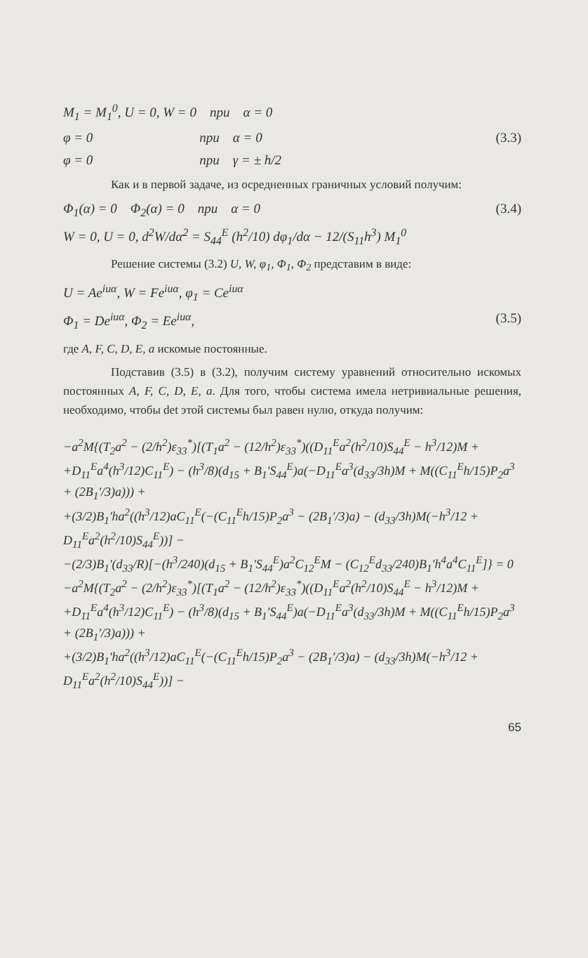M<sub>1</sub> = M<sub>1</sub><sup>0</sup>, U = 0, W = 0 при α = 0
φ = 0 при α = 0 (3.3)
φ = 0 при γ = ± h/2
Как и в первой задаче, из осредненных граничных условий получим:
Φ<sub>1</sub>(α) = 0 Φ<sub>2</sub>(α) = 0 при α = 0 (3.4)
W = 0, U = 0, d<sup>2</sup>W/dα<sup>2</sup> = S<sub>44</sub><sup>E</sup> (h<sup>2</sup>/10) dφ<sub>1</sub>/dα − 12/(S<sub>11</sub>h<sup>3</sup>) M<sub>1</sub><sup>0</sup>
Решение системы (3.2) U, W, φ<sub>1</sub>, Φ<sub>1</sub>, Φ<sub>2</sub> представим в виде:
U = Ae<sup>iuα</sup>, W = Fe<sup>iuα</sup>, φ<sub>1</sub> = Ce<sup>iuα</sup>
Φ<sub>1</sub> = De<sup>iuα</sup>, Φ<sub>2</sub> = Ee<sup>iuα</sup>, (3.5)
где A, F, C, D, E, a искомые постоянные.
Подставив (3.5) в (3.2), получим систему уравнений относительно искомых постоянных A, F, C, D, E, a. Для того, чтобы система имела нетривиальные решения, необходимо, чтобы det этой системы был равен нулю, откуда получим:
−a<sup>2</sup>M{(T<sub>2</sub>a<sup>2</sup> − (2/h<sup>2</sup>)ε<sub>33</sub><sup>*</sup>)[(T<sub>1</sub>a<sup>2</sup> − (12/h<sup>2</sup>)ε<sub>33</sub><sup>*</sup>)((D<sub>11</sub><sup>E</sup>a<sup>2</sup>(h<sup>2</sup>/10)S<sub>44</sub><sup>E</sup> − h<sup>3</sup>/12)M +
+D<sub>11</sub><sup>E</sup>a<sup>4</sup>(h<sup>3</sup>/12)C<sub>11</sub><sup>E</sup>) − (h<sup>3</sup>/8)(d<sub>15</sub> + B<sub>1</sub>′S<sub>44</sub><sup>E</sup>)a(−D<sub>11</sub><sup>E</sup>a<sup>3</sup>(d<sub>33</sub>/3h)M + M((C<sub>11</sub><sup>E</sup>h/15)P<sub>2</sub>a<sup>3</sup> + (2B<sub>1</sub>′/3)a))) +
+(3/2)B<sub>1</sub>′ha<sup>2</sup>((h<sup>3</sup>/12)aC<sub>11</sub><sup>E</sup>(−(C<sub>11</sub><sup>E</sup>h/15)P<sub>2</sub>a<sup>3</sup> − (2B<sub>1</sub>′/3)a) − (d<sub>33</sub>/3h)M(−h<sup>3</sup>/12 + D<sub>11</sub><sup>E</sup>a<sup>2</sup>(h<sup>2</sup>/10)S<sub>44</sub><sup>E</sup>))] −
−(2/3)B<sub>1</sub>′(d<sub>33</sub>/R)[−(h<sup>3</sup>/240)(d<sub>15</sub> + B<sub>1</sub>′S<sub>44</sub><sup>E</sup>)a<sup>2</sup>C<sub>12</sub><sup>E</sup>M − (C<sub>12</sub><sup>E</sup>d<sub>33</sub>/240)B<sub>1</sub>′h<sup>4</sup>a<sup>4</sup>C<sub>11</sub><sup>E</sup>]} = 0
−a<sup>2</sup>M{(T<sub>2</sub>a<sup>2</sup> − (2/h<sup>2</sup>)ε<sub>33</sub><sup>*</sup>)[(T<sub>1</sub>a<sup>2</sup> − (12/h<sup>2</sup>)ε<sub>33</sub><sup>*</sup>)((D<sub>11</sub><sup>E</sup>a<sup>2</sup>(h<sup>2</sup>/10)S<sub>44</sub><sup>E</sup> − h<sup>3</sup>/12)M +
+D<sub>11</sub><sup>E</sup>a<sup>4</sup>(h<sup>3</sup>/12)C<sub>11</sub><sup>E</sup>) − (h<sup>3</sup>/8)(d<sub>15</sub> + B<sub>1</sub>′S<sub>44</sub><sup>E</sup>)a(−D<sub>11</sub><sup>E</sup>a<sup>3</sup>(d<sub>33</sub>/3h)M + M((C<sub>11</sub><sup>E</sup>h/15)P<sub>2</sub>a<sup>3</sup> + (2B<sub>1</sub>′/3)a))) +
+(3/2)B<sub>1</sub>′ha<sup>2</sup>((h<sup>3</sup>/12)aC<sub>11</sub><sup>E</sup>(−(C<sub>11</sub><sup>E</sup>h/15)P<sub>2</sub>a<sup>3</sup> − (2B<sub>1</sub>′/3)a) − (d<sub>33</sub>/3h)M(−h<sup>3</sup>/12 + D<sub>11</sub><sup>E</sup>a<sup>2</sup>(h<sup>2</sup>/10)S<sub>44</sub><sup>E</sup>))] −
65